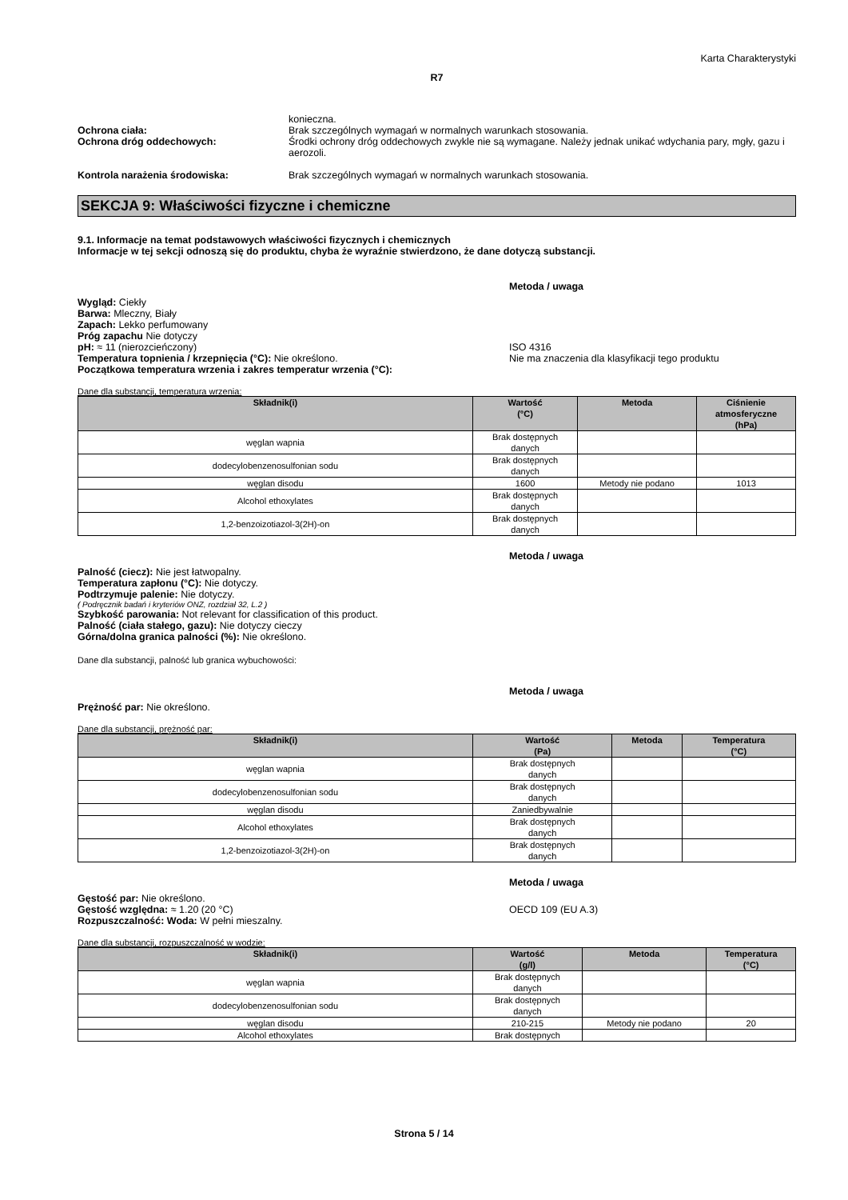Karta Charakterystyki
R7
konieczna.
Ochrona ciała: Brak szczególnych wymagań w normalnych warunkach stosowania.
Ochrona dróg oddechowych: Środki ochrony dróg oddechowych zwykle nie są wymagane. Należy jednak unikać wdychania pary, mgły, gazu i aerozoli.
Kontrola narażenia środowiska: Brak szczególnych wymagań w normalnych warunkach stosowania.
SEKCJA 9: Właściwości fizyczne i chemiczne
9.1. Informacje na temat podstawowych właściwości fizycznych i chemicznych
Informacje w tej sekcji odnoszą się do produktu, chyba że wyraźnie stwierdzono, że dane dotyczą substancji.
Metoda / uwaga
Wygląd: Ciekły
Barwa: Mleczny, Biały
Zapach: Lekko perfumowany
Próg zapachu Nie dotyczy
pH: ≈ 11 (nierozcieńczony) ISO 4316
Temperatura topnienia / krzepnięcia (°C): Nie określono. Nie ma znaczenia dla klasyfikacji tego produktu
Początkowa temperatura wrzenia i zakres temperatur wrzenia (°C):
Dane dla substancji, temperatura wrzenia:
| Składnik(i) | Wartość (°C) | Metoda | Ciśnienie atmosferyczne (hPa) |
| --- | --- | --- | --- |
| węglan wapnia | Brak dostępnych danych | | |
| dodecylobenzenosulfonian sodu | Brak dostępnych danych | | |
| węglan disodu | 1600 | Metody nie podano | 1013 |
| Alcohol ethoxylates | Brak dostępnych danych | | |
| 1,2-benzoizotiazol-3(2H)-on | Brak dostępnych danych | | |
Metoda / uwaga
Palność (ciecz): Nie jest łatwopalny.
Temperatura zapłonu (°C): Nie dotyczy.
Podtrzymuje palenie: Nie dotyczy.
( Podręcznik badań i kryteriów ONZ, rozdział 32, L.2 )
Szybkość parowania: Not relevant for classification of this product.
Palność (ciała stałego, gazu): Nie dotyczy cieczy
Górna/dolna granica palności (%): Nie określono.
Dane dla substancji, palność lub granica wybuchowości:
Metoda / uwaga
Prężność par: Nie określono.
Dane dla substancji, prężność par:
| Składnik(i) | Wartość (Pa) | Metoda | Temperatura (°C) |
| --- | --- | --- | --- |
| węglan wapnia | Brak dostępnych danych | | |
| dodecylobenzenosulfonian sodu | Brak dostępnych danych | | |
| węglan disodu | Zaniedbywalnie | | |
| Alcohol ethoxylates | Brak dostępnych danych | | |
| 1,2-benzoizotiazol-3(2H)-on | Brak dostępnych danych | | |
Metoda / uwaga
Gęstość par: Nie określono.
Gęstość względna: ≈ 1.20 (20 °C) OECD 109 (EU A.3)
Rozpuszczalność: Woda: W pełni mieszalny.
Dane dla substancji, rozpuszczalność w wodzie:
| Składnik(i) | Wartość (g/l) | Metoda | Temperatura (°C) |
| --- | --- | --- | --- |
| węglan wapnia | Brak dostępnych danych | | |
| dodecylobenzenosulfonian sodu | Brak dostępnych danych | | |
| węglan disodu | 210-215 | Metody nie podano | 20 |
| Alcohol ethoxylates | Brak dostępnych | | |
Strona 5 / 14